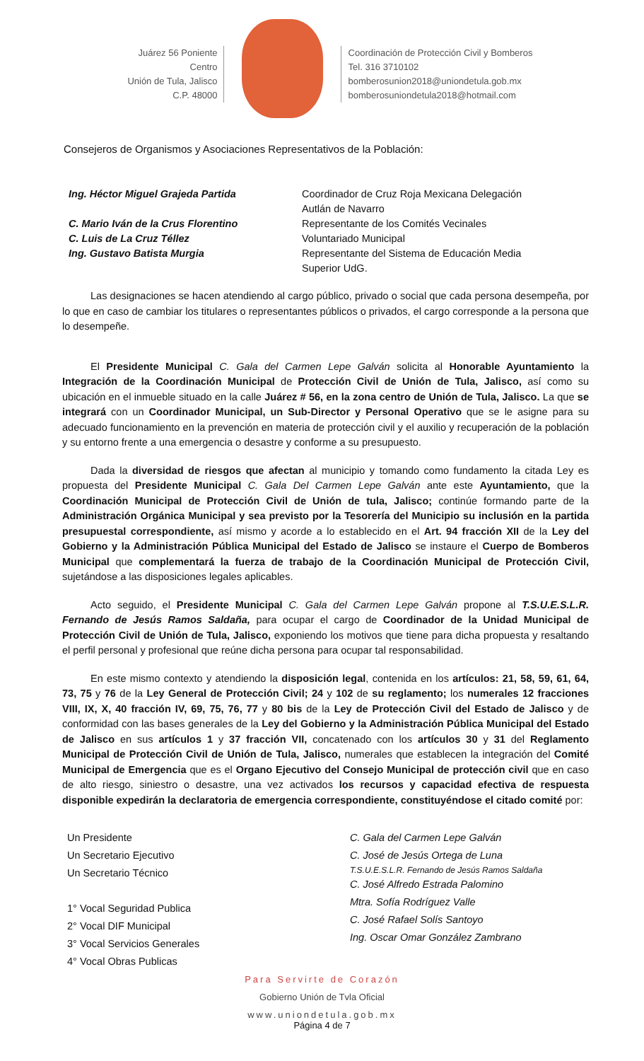Juárez 56 Poniente Centro
Unión de Tula, Jalisco
C.P. 48000
Coordinación de Protección Civil y Bomberos
Tel. 316 3710102
bomberosunion2018@uniondetula.gob.mx
bomberosuniondetula2018@hotmail.com
Consejeros de Organismos y Asociaciones Representativos de la Población:
Ing. Héctor Miguel Grajeda Partida
C. Mario Iván de la Crus Florentino
C. Luis de La Cruz Téllez
Ing. Gustavo Batista Murgia
Coordinador de Cruz Roja Mexicana Delegación Autlán de Navarro
Representante de los Comités Vecinales
Voluntariado Municipal
Representante del Sistema de Educación Media Superior UdG.
Las designaciones se hacen atendiendo al cargo público, privado o social que cada persona desempeña, por lo que en caso de cambiar los titulares o representantes públicos o privados, el cargo corresponde a la persona que lo desempeñe.
El Presidente Municipal C. Gala del Carmen Lepe Galván solicita al Honorable Ayuntamiento la Integración de la Coordinación Municipal de Protección Civil de Unión de Tula, Jalisco, así como su ubicación en el inmueble situado en la calle Juárez # 56, en la zona centro de Unión de Tula, Jalisco. La que se integrará con un Coordinador Municipal, un Sub-Director y Personal Operativo que se le asigne para su adecuado funcionamiento en la prevención en materia de protección civil y el auxilio y recuperación de la población y su entorno frente a una emergencia o desastre y conforme a su presupuesto.
Dada la diversidad de riesgos que afectan al municipio y tomando como fundamento la citada Ley es propuesta del Presidente Municipal C. Gala Del Carmen Lepe Galván ante este Ayuntamiento, que la Coordinación Municipal de Protección Civil de Unión de tula, Jalisco; continúe formando parte de la Administración Orgánica Municipal y sea previsto por la Tesorería del Municipio su inclusión en la partida presupuestal correspondiente, así mismo y acorde a lo establecido en el Art. 94 fracción XII de la Ley del Gobierno y la Administración Pública Municipal del Estado de Jalisco se instaure el Cuerpo de Bomberos Municipal que complementará la fuerza de trabajo de la Coordinación Municipal de Protección Civil, sujetándose a las disposiciones legales aplicables.
Acto seguido, el Presidente Municipal C. Gala del Carmen Lepe Galván propone al T.S.U.E.S.L.R. Fernando de Jesús Ramos Saldaña, para ocupar el cargo de Coordinador de la Unidad Municipal de Protección Civil de Unión de Tula, Jalisco, exponiendo los motivos que tiene para dicha propuesta y resaltando el perfil personal y profesional que reúne dicha persona para ocupar tal responsabilidad.
En este mismo contexto y atendiendo la disposición legal, contenida en los artículos: 21, 58, 59, 61, 64, 73, 75 y 76 de la Ley General de Protección Civil; 24 y 102 de su reglamento; los numerales 12 fracciones VIII, IX, X, 40 fracción IV, 69, 75, 76, 77 y 80 bis de la Ley de Protección Civil del Estado de Jalisco y de conformidad con las bases generales de la Ley del Gobierno y la Administración Pública Municipal del Estado de Jalisco en sus artículos 1 y 37 fracción VII, concatenado con los artículos 30 y 31 del Reglamento Municipal de Protección Civil de Unión de Tula, Jalisco, numerales que establecen la integración del Comité Municipal de Emergencia que es el Organo Ejecutivo del Consejo Municipal de protección civil que en caso de alto riesgo, siniestro o desastre, una vez activados los recursos y capacidad efectiva de respuesta disponible expedirán la declaratoria de emergencia correspondiente, constituyéndose el citado comité por:
Un Presidente
Un Secretario Ejecutivo
Un Secretario Técnico
1° Vocal Seguridad Publica
2° Vocal DIF Municipal
3° Vocal Servicios Generales
4° Vocal Obras Publicas
C. Gala del Carmen Lepe Galván
C. José de Jesús Ortega de Luna
T.S.U.E.S.L.R. Fernando de Jesús Ramos Saldaña
C. José Alfredo Estrada Palomino
Mtra. Sofía Rodríguez Valle
C. José Rafael Solís Santoyo
Ing. Oscar Omar González Zambrano
Para Servirte de Corazón
Gobierno Unión de Tvla Oficial
www.uniondetula.gob.mx
Página 4 de 7